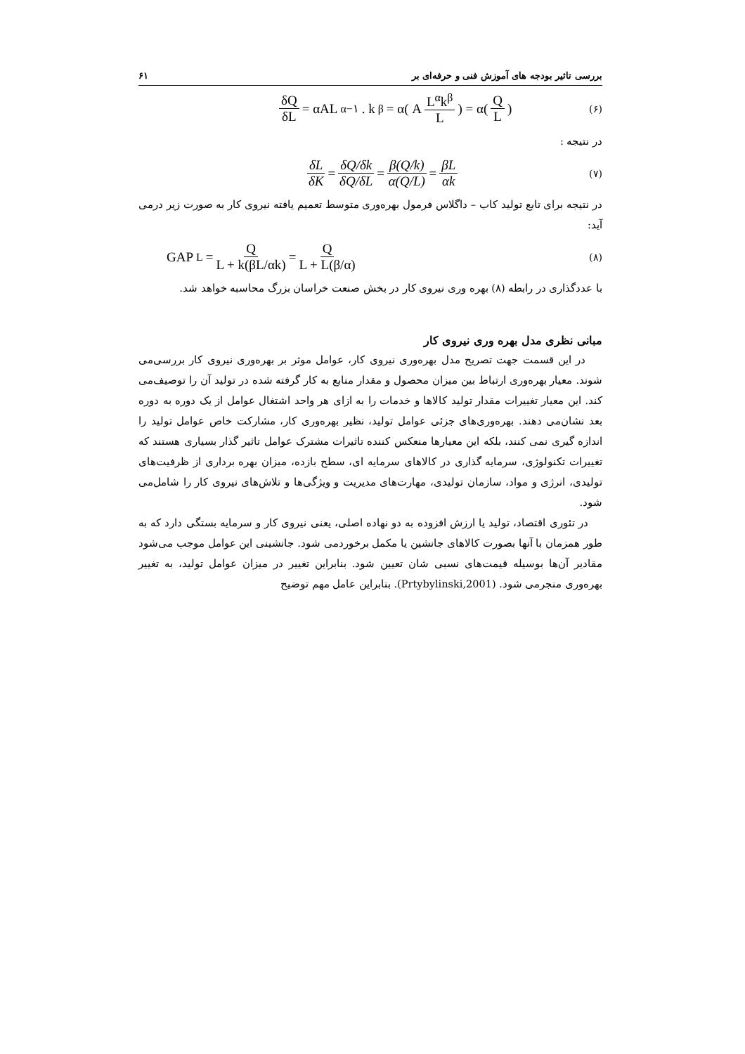بررسی تاثیر بودجه های آموزش فنی و حرفه‌ای بر ۶۱
(۶)
δQ δL = αAL<sup>α−۱</sup>. k<sup>β</sup> = α( A L<sup>α</sup>k<sup>β</sup> L ) = α( Q L )
در نتیجه :
(۷)
δL δK = δQ/δk δQ/δL = β(Q/k) α(Q/L) = βL αk
در نتیجه برای تابع تولید کاب – داگلاس فرمول بهره‌وری متوسط تعمیم یافته نیروی کار به صورت زیر درمی آید:
(۸)
GAP<sub>L</sub> = Q L + k(βL/αk) = Q L + L(β/α)
با عددگذاری در رابطه (۸) بهره وری نیروی کار در بخش صنعت خراسان بزرگ محاسبه خواهد شد.
مبانی نظری مدل بهره وری نیروی کار
در این قسمت جهت تصریح مدل بهره‌وری نیروی کار، عوامل موثر بر بهره‌وری نیروی کار بررسی‌می شوند. معیار بهره‌وری ارتباط بین میزان محصول و مقدار منابع به کار گرفته شده در تولید آن را توصیف‌می کند. این معیار تغییرات مقدار تولید کالاها و خدمات را به ازای هر واحد اشتغال عوامل از یک دوره به دوره بعد نشان‌می دهند. بهره‌وری‌های جزئی عوامل تولید، نظیر بهره‌وری کار، مشارکت خاص عوامل تولید را اندازه گیری نمی کنند، بلکه این معیارها منعکس کننده تاثیرات مشترک عوامل تاثیر گذار بسیاری هستند که تغییرات تکنولوژی، سرمایه گذاری در کالاهای سرمایه ای، سطح بازده، میزان بهره برداری از ظرفیت‌های تولیدی، انرژی و مواد، سازمان تولیدی، مهارت‌های مدیریت و ویژگی‌ها و تلاش‌های نیروی کار را شامل‌می شود.
در تئوری اقتصاد، تولید یا ارزش افزوده به دو نهاده اصلی، یعنی نیروی کار و سرمایه بستگی دارد که به طور همزمان با آنها بصورت کالاهای جانشین یا مکمل برخوردمی شود. جانشینی این عوامل موجب می‌شود مقادیر آن‌ها بوسیله قیمت‌های نسبی شان تعیین شود. بنابراین تغییر در میزان عوامل تولید، به تغییر بهره‌وری منجرمی شود. (Prtybylinski,2001). بنابراین عامل مهم توضیح